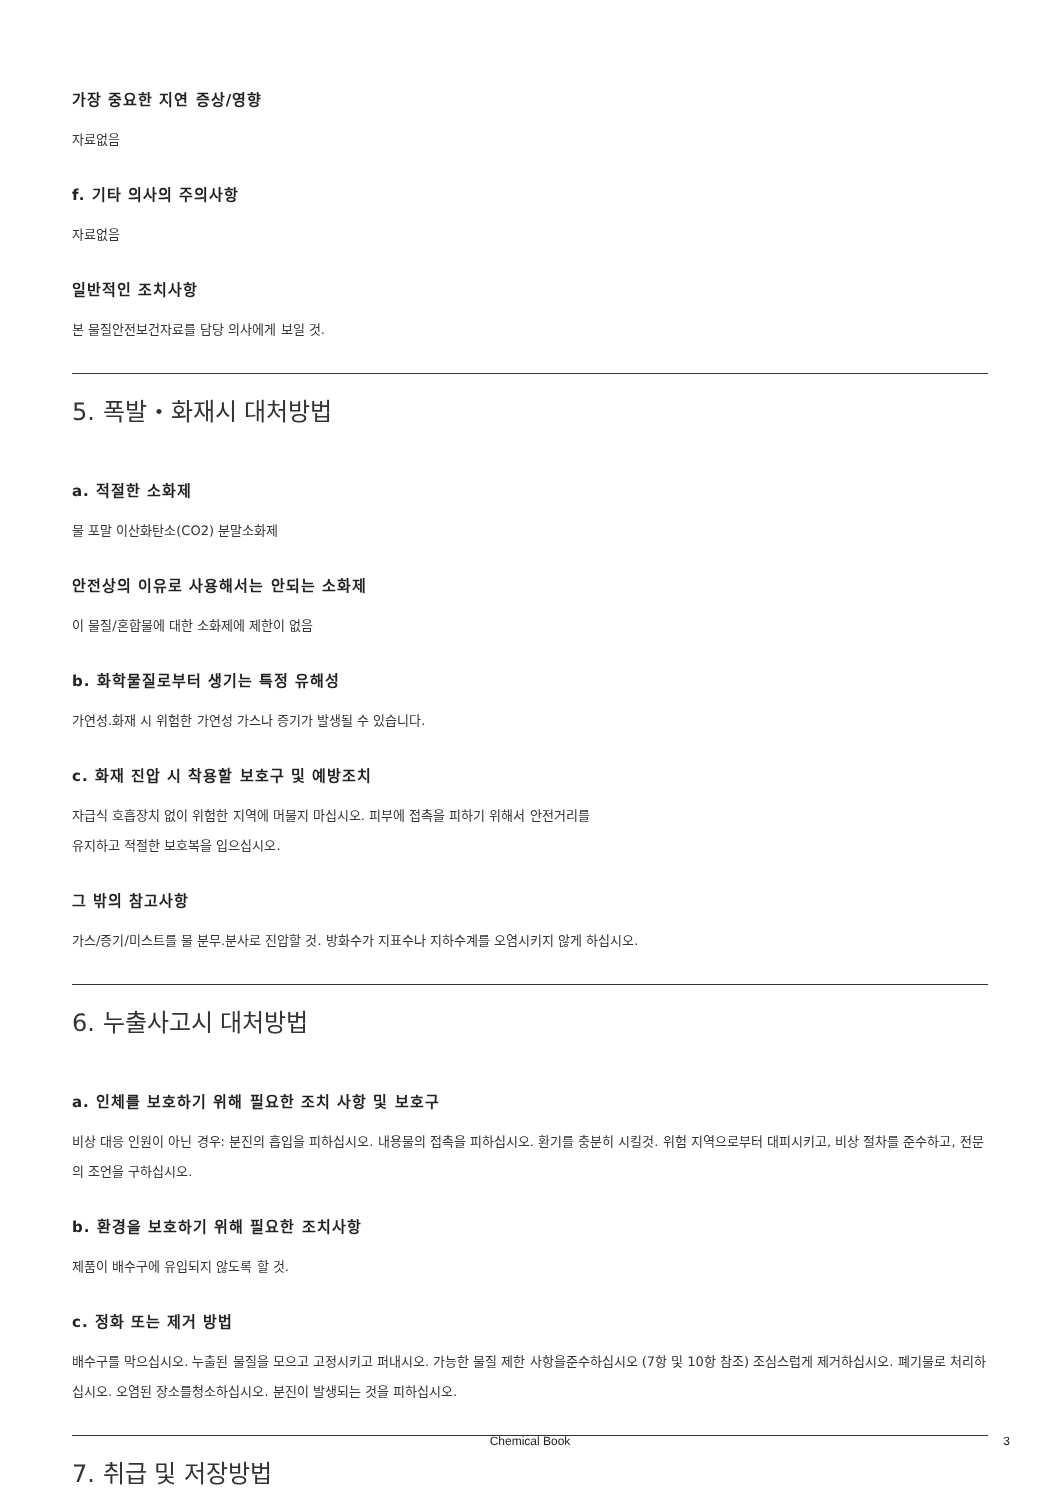가장 중요한 지연 증상/영향
자료없음
f. 기타 의사의 주의사항
자료없음
일반적인 조치사항
본 물질안전보건자료를 담당 의사에게 보일 것.
5. 폭발・화재시 대처방법
a. 적절한 소화제
물 포말 이산화탄소(CO2) 분말소화제
안전상의 이유로 사용해서는 안되는 소화제
이 물질/혼합물에 대한 소화제에 제한이 없음
b. 화학물질로부터 생기는 특정 유해성
가연성.화재 시 위험한 가연성 가스나 증기가 발생될 수 있습니다.
c. 화재 진압 시 착용할 보호구 및 예방조치
자급식 호흡장치 없이 위험한 지역에 머물지 마십시오. 피부에 접촉을 피하기 위해서 안전거리를
유지하고 적절한 보호복을 입으십시오.
그 밖의 참고사항
가스/증기/미스트를 물 분무.분사로 진압할 것. 방화수가 지표수나 지하수계를 오염시키지 않게 하십시오.
6. 누출사고시 대처방법
a. 인체를 보호하기 위해 필요한 조치 사항 및 보호구
비상 대응 인원이 아닌 경우: 분진의 흡입을 피하십시오. 내용물의 접촉을 피하십시오. 환기를 충분히 시킬것. 위험 지역으로부터 대피시키고, 비상 절차를 준수하고, 전문의 조언을 구하십시오.
b. 환경을 보호하기 위해 필요한 조치사항
제품이 배수구에 유입되지 않도록 할 것.
c. 정화 또는 제거 방법
배수구를 막으십시오. 누출된 물질을 모으고 고정시키고 퍼내시오. 가능한 물질 제한 사항을준수하십시오 (7항 및 10항 참조) 조심스럽게 제거하십시오. 폐기물로 처리하십시오. 오염된 장소를청소하십시오. 분진이 발생되는 것을 피하십시오.
7. 취급 및 저장방법
Chemical Book 3